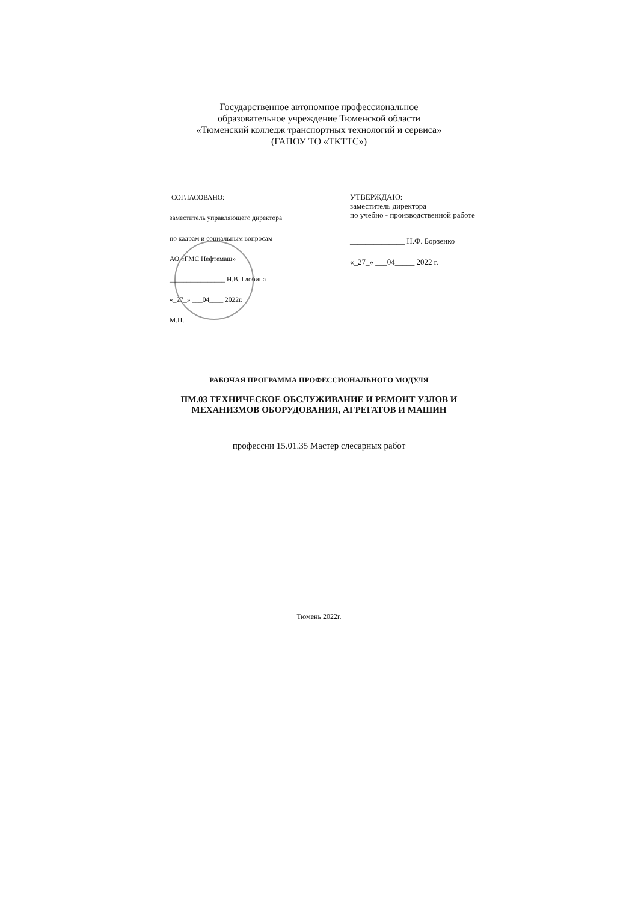Государственное автономное профессиональное
образовательное учреждение Тюменской области
«Тюменский колледж транспортных технологий и сервиса»
(ГАПОУ ТО «ТКТТС»)
СОГЛАСОВАНО:
заместитель управляющего директора
по кадрам и социальным вопросам
АО «ГМС Нефтемаш»
________________ Н.В. Глобина
«_27_» ___04____ 2022г.
М.П.
УТВЕРЖДАЮ:
заместитель директора
по учебно - производственной работе
______________ Н.Ф. Борзенко
«_27_» ___04_____ 2022 г.
РАБОЧАЯ ПРОГРАММА ПРОФЕССИОНАЛЬНОГО МОДУЛЯ
ПМ.03 ТЕХНИЧЕСКОЕ ОБСЛУЖИВАНИЕ И РЕМОНТ УЗЛОВ И
МЕХАНИЗМОВ ОБОРУДОВАНИЯ, АГРЕГАТОВ И МАШИН
профессии 15.01.35 Мастер слесарных работ
Тюмень 2022г.